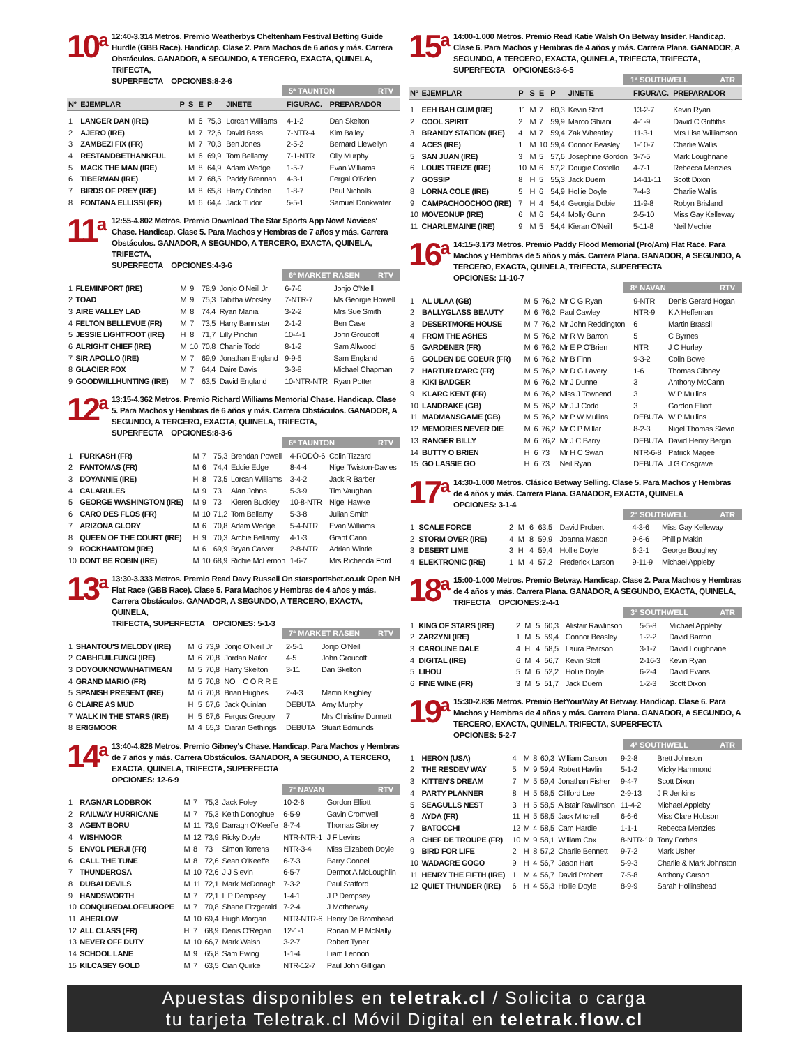10<sup>a</sup>
12:40-3.314 Metros. Premio Weatherbys Cheltenham Festival Betting Guide Hurdle (GBB Race). Handicap. Clase 2. Para Machos de 6 años y más. Carrera Obstáculos. GANADOR, A SEGUNDO, A TERCERO, EXACTA, QUINELA, TRIFECTA,
SUPERFECTA OPCIONES:8-2-6
5ª TAUNTON RTV
| Nº | EJEMPLAR | P | S | E | P | JINETE | FIGURAC. | PREPARADOR |
| --- | --- | --- | --- | --- | --- | --- | --- | --- |
| 1 | LANGER DAN (IRE) | | M | 6 | 75,3 | Lorcan Williams | 4-1-2 | Dan Skelton |
| 2 | AJERO (IRE) | | M | 7 | 72,6 | David Bass | 7-NTR-4 | Kim Bailey |
| 3 | ZAMBEZI FIX (FR) | | M | 7 | 70,3 | Ben Jones | 2-5-2 | Bernard Llewellyn |
| 4 | RESTANDBETHANKFUL | | M | 6 | 69,9 | Tom Bellamy | 7-1-NTR | Olly Murphy |
| 5 | MACK THE MAN (IRE) | | M | 8 | 64,9 | Adam Wedge | 1-5-7 | Evan Williams |
| 6 | TIBERMAN (IRE) | | M | 7 | 68,5 | Paddy Brennan | 4-3-1 | Fergal O'Brien |
| 7 | BIRDS OF PREY (IRE) | | M | 8 | 65,8 | Harry Cobden | 1-8-7 | Paul Nicholls |
| 8 | FONTANA ELLISSI (FR) | | M | 6 | 64,4 | Jack Tudor | 5-5-1 | Samuel Drinkwater |
11<sup>a</sup>
12:55-4.802 Metros. Premio Download The Star Sports App Now! Novices' Chase. Handicap. Clase 5. Para Machos y Hembras de 7 años y más. Carrera Obstáculos. GANADOR, A SEGUNDO, A TERCERO, EXACTA, QUINELA, TRIFECTA,
SUPERFECTA OPCIONES:4-3-6
6ª MARKET RASEN RTV
| 1 | FLEMINPORT (IRE) | | M | 9 | 78,9 | Jonjo O'Neill Jr | 6-7-6 | Jonjo O'Neill |
| 2 | TOAD | | M | 9 | 75,3 | Tabitha Worsley | 7-NTR-7 | Ms Georgie Howell |
| 3 | AIRE VALLEY LAD | | M | 8 | 74,4 | Ryan Mania | 3-2-2 | Mrs Sue Smith |
| 4 | FELTON BELLEVUE (FR) | | M | 7 | 73,5 | Harry Bannister | 2-1-2 | Ben Case |
| 5 | JESSIE LIGHTFOOT (IRE) | | H | 8 | 71,7 | Lilly Pinchin | 10-4-1 | John Groucott |
| 6 | ALRIGHT CHIEF (IRE) | | M | 10 | 70,8 | Charlie Todd | 8-1-2 | Sam Allwood |
| 7 | SIR APOLLO (IRE) | | M | 7 | 69,9 | Jonathan England | 9-9-5 | Sam England |
| 8 | GLACIER FOX | | M | 7 | 64,4 | Daire Davis | 3-3-8 | Michael Chapman |
| 9 | GOODWILLHUNTING (IRE) | | M | 7 | 63,5 | David England | 10-NTR-NTR | Ryan Potter |
12<sup>a</sup>
13:15-4.362 Metros. Premio Richard Williams Memorial Chase. Handicap. Clase 5. Para Machos y Hembras de 6 años y más. Carrera Obstáculos. GANADOR, A SEGUNDO, A TERCERO, EXACTA, QUINELA, TRIFECTA,
SUPERFECTA OPCIONES:8-3-6
6ª TAUNTON RTV
| 1 | FURKASH (FR) | | M | 7 | 75,3 | Brendan Powell | 4-RODÓ-6 | Colin Tizzard |
| 2 | FANTOMAS (FR) | | M | 6 | 74,4 | Eddie Edge | 8-4-4 | Nigel Twiston-Davies |
| 3 | DOYANNIE (IRE) | | H | 8 | 73,5 | Lorcan Williams | 3-4-2 | Jack R Barber |
| 4 | CALARULES | | M | 9 | 73 | Alan Johns | 5-3-9 | Tim Vaughan |
| 5 | GEORGE WASHINGTON (IRE) | | M | 9 | 73 | Kieren Buckley | 10-8-NTR | Nigel Hawke |
| 6 | CARO DES FLOS (FR) | | M | 10 | 71,2 | Tom Bellamy | 5-3-8 | Julian Smith |
| 7 | ARIZONA GLORY | | M | 6 | 70,8 | Adam Wedge | 5-4-NTR | Evan Williams |
| 8 | QUEEN OF THE COURT (IRE) | | H | 9 | 70,3 | Archie Bellamy | 4-1-3 | Grant Cann |
| 9 | ROCKHAMTOM (IRE) | | M | 6 | 69,9 | Bryan Carver | 2-8-NTR | Adrian Wintle |
| 10 | DONT BE ROBIN (IRE) | | M | 10 | 68,9 | Richie McLernon | 1-6-7 | Mrs Richenda Ford |
13<sup>a</sup>
13:30-3.333 Metros. Premio Read Davy Russell On starsportsbet.co.uk Open NH Flat Race (GBB Race). Clase 5. Para Machos y Hembras de 4 años y más. Carrera Obstáculos. GANADOR, A SEGUNDO, A TERCERO, EXACTA, QUINELA,
TRIFECTA, SUPERFECTA OPCIONES: 5-1-3
7ª MARKET RASEN RTV
| 1 | SHANTOU'S MELODY (IRE) | | M | 6 | 73,9 | Jonjo O'Neill Jr | 2-5-1 | Jonjo O'Neill |
| 2 | CABHFUILFUNGI (IRE) | | M | 6 | 70,8 | Jordan Nailor | 4-5 | John Groucott |
| 3 | DOYOUKNOWWHATIMEAN | | M | 5 | 70,8 | Harry Skelton | 3-11 | Dan Skelton |
| 4 | GRAND MARIO (FR) | | M | 5 | 70,8 | NO C O R R E | | |
| 5 | SPANISH PRESENT (IRE) | | M | 6 | 70,8 | Brian Hughes | 2-4-3 | Martin Keighley |
| 6 | CLAIRE AS MUD | | H | 5 | 67,6 | Jack Quinlan | DEBUTA | Amy Murphy |
| 7 | WALK IN THE STARS (IRE) | | H | 5 | 67,6 | Fergus Gregory | 7 | Mrs Christine Dunnett |
| 8 | ERIGMOOR | | M | 4 | 65,3 | Ciaran Gethings | DEBUTA | Stuart Edmunds |
14<sup>a</sup>
13:40-4.828 Metros. Premio Gibney's Chase. Handicap. Para Machos y Hembras de 7 años y más. Carrera Obstáculos. GANADOR, A SEGUNDO, A TERCERO, EXACTA, QUINELA, TRIFECTA, SUPERFECTA
OPCIONES: 12-6-9
7ª NAVAN RTV
| 1 | RAGNAR LODBROK | | M | 7 | 75,3 | Jack Foley | 10-2-6 | Gordon Elliott |
| 2 | RAILWAY HURRICANE | | M | 7 | 75,3 | Keith Donoghue | 6-5-9 | Gavin Cromwell |
| 3 | AGENT BORU | | M | 11 | 73,9 | Darragh O'Keeffe | 8-7-4 | Thomas Gibney |
| 4 | WISHMOOR | | M | 12 | 73,9 | Ricky Doyle | NTR-NTR-1 | J F Levins |
| 5 | ENVOL PIERJI (FR) | | M | 8 | 73 | Simon Torrens | NTR-3-4 | Miss Elizabeth Doyle |
| 6 | CALL THE TUNE | | M | 8 | 72,6 | Sean O'Keeffe | 6-7-3 | Barry Connell |
| 7 | THUNDEROSA | | M | 10 | 72,6 | J J Slevin | 6-5-7 | Dermot A McLoughlin |
| 8 | DUBAI DEVILS | | M | 11 | 72,1 | Mark McDonagh | 7-3-2 | Paul Stafford |
| 9 | HANDSWORTH | | M | 7 | 72,1 | L P Dempsey | 1-4-1 | J P Dempsey |
| 10 | CONQUREDALOFEUROPE | | M | 7 | 70,8 | Shane Fitzgerald | 7-2-4 | J Motherway |
| 11 | AHERLOW | | M | 10 | 69,4 | Hugh Morgan | NTR-NTR-6 | Henry De Bromhead |
| 12 | ALL CLASS (FR) | | H | 7 | 68,9 | Denis O'Regan | 12-1-1 | Ronan M P McNally |
| 13 | NEVER OFF DUTY | | M | 10 | 66,7 | Mark Walsh | 3-2-7 | Robert Tyner |
| 14 | SCHOOL LANE | | M | 9 | 65,8 | Sam Ewing | 1-1-4 | Liam Lennon |
| 15 | KILCASEY GOLD | | M | 7 | 63,5 | Cian Quirke | NTR-12-7 | Paul John Gilligan |
15<sup>a</sup>
14:00-1.000 Metros. Premio Read Katie Walsh On Betway Insider. Handicap. Clase 6. Para Machos y Hembras de 4 años y más. Carrera Plana. GANADOR, A SEGUNDO, A TERCERO, EXACTA, QUINELA, TRIFECTA, TRIFECTA,
SUPERFECTA OPCIONES:3-6-5
1ª SOUTHWELL ATR
| Nº | EJEMPLAR | P | S | E | P | JINETE | FIGURAC. | PREPARADOR |
| --- | --- | --- | --- | --- | --- | --- | --- | --- |
| 1 | EEH BAH GUM (IRE) | 11 | M | 7 | 60,3 | Kevin Stott | 13-2-7 | Kevin Ryan |
| 2 | COOL SPIRIT | 2 | M | 7 | 59,9 | Marco Ghiani | 4-1-9 | David C Griffiths |
| 3 | BRANDY STATION (IRE) | 4 | M | 7 | 59,4 | Zak Wheatley | 11-3-1 | Mrs Lisa Williamson |
| 4 | ACES (IRE) | 1 | M | 10 | 59,4 | Connor Beasley | 1-10-7 | Charlie Wallis |
| 5 | SAN JUAN (IRE) | 3 | M | 5 | 57,6 | Josephine Gordon | 3-7-5 | Mark Loughnane |
| 6 | LOUIS TREIZE (IRE) | 10 | M | 6 | 57,2 | Dougie Costello | 4-7-1 | Rebecca Menzies |
| 7 | GOSSIP | 8 | H | 5 | 55,3 | Jack Duern | 14-11-11 | Scott Dixon |
| 8 | LORNA COLE (IRE) | 5 | H | 6 | 54,9 | Hollie Doyle | 7-4-3 | Charlie Wallis |
| 9 | CAMPACHOOCHOO (IRE) | 7 | H | 4 | 54,4 | Georgia Dobie | 11-9-8 | Robyn Brisland |
| 10 | MOVEONUP (IRE) | 6 | M | 6 | 54,4 | Molly Gunn | 2-5-10 | Miss Gay Kelleway |
| 11 | CHARLEMAINE (IRE) | 9 | M | 5 | 54,4 | Kieran O'Neill | 5-11-8 | Neil Mechie |
16<sup>a</sup>
14:15-3.173 Metros. Premio Paddy Flood Memorial (Pro/Am) Flat Race. Para Machos y Hembras de 5 años y más. Carrera Plana. GANADOR, A SEGUNDO, A TERCERO, EXACTA, QUINELA, TRIFECTA, SUPERFECTA
OPCIONES: 11-10-7
8ª NAVAN RTV
| 1 | AL ULAA (GB) | | M | 5 | 76,2 | Mr C G Ryan | 9-NTR | Denis Gerard Hogan |
| 2 | BALLYGLASS BEAUTY | | M | 6 | 76,2 | Paul Cawley | NTR-9 | K A Heffernan |
| 3 | DESERTMORE HOUSE | | M | 7 | 76,2 | Mr John Reddington | 6 | Martin Brassil |
| 4 | FROM THE ASHES | | M | 5 | 76,2 | Mr R W Barron | 5 | C Byrnes |
| 5 | GARDENER (FR) | | M | 6 | 76,2 | Mr E P O'Brien | NTR | J C Hurley |
| 6 | GOLDEN DE COEUR (FR) | | M | 6 | 76,2 | Mr B Finn | 9-3-2 | Colin Bowe |
| 7 | HARTUR D'ARC (FR) | | M | 5 | 76,2 | Mr D G Lavery | 1-6 | Thomas Gibney |
| 8 | KIKI BADGER | | M | 6 | 76,2 | Mr J Dunne | 3 | Anthony McCann |
| 9 | KLARC KENT (FR) | | M | 6 | 76,2 | Miss J Townend | 3 | W P Mullins |
| 10 | LANDRAKE (GB) | | M | 5 | 76,2 | Mr J J Codd | 3 | Gordon Elliott |
| 11 | MADMANSGAME (GB) | | M | 5 | 76,2 | Mr P W Mullins | DEBUTA | W P Mullins |
| 12 | MEMORIES NEVER DIE | | M | 6 | 76,2 | Mr C P Millar | 8-2-3 | Nigel Thomas Slevin |
| 13 | RANGER BILLY | | M | 6 | 76,2 | Mr J C Barry | DEBUTA | David Henry Bergin |
| 14 | BUTTY O BRIEN | | H | 6 | 73 | Mr H C Swan | NTR-6-8 | Patrick Magee |
| 15 | GO LASSIE GO | | H | 6 | 73 | Neil Ryan | DEBUTA | J G Cosgrave |
17<sup>a</sup>
14:30-1.000 Metros. Clásico Betway Selling. Clase 5. Para Machos y Hembras de 4 años y más. Carrera Plana. GANADOR, EXACTA, QUINELA
OPCIONES: 3-1-4
2ª SOUTHWELL ATR
| 1 | SCALE FORCE | 2 | M | 6 | 63,5 | David Probert | 4-3-6 | Miss Gay Kelleway |
| 2 | STORM OVER (IRE) | 4 | M | 8 | 59,9 | Joanna Mason | 9-6-6 | Phillip Makin |
| 3 | DESERT LIME | 3 | H | 4 | 59,4 | Hollie Doyle | 6-2-1 | George Boughey |
| 4 | ELEKTRONIC (IRE) | 1 | M | 4 | 57,2 | Frederick Larson | 9-11-9 | Michael Appleby |
18<sup>a</sup>
15:00-1.000 Metros. Premio Betway. Handicap. Clase 2. Para Machos y Hembras de 4 años y más. Carrera Plana. GANADOR, A SEGUNDO, EXACTA, QUINELA, TRIFECTA OPCIONES:2-4-1
3ª SOUTHWELL ATR
| 1 | KING OF STARS (IRE) | 2 | M | 5 | 60,3 | Alistair Rawlinson | 5-5-8 | Michael Appleby |
| 2 | ZARZYNI (IRE) | 1 | M | 5 | 59,4 | Connor Beasley | 1-2-2 | David Barron |
| 3 | CAROLINE DALE | 4 | H | 4 | 58,5 | Laura Pearson | 3-1-7 | David Loughnane |
| 4 | DIGITAL (IRE) | 6 | M | 4 | 56,7 | Kevin Stott | 2-16-3 | Kevin Ryan |
| 5 | LIHOU | 5 | M | 6 | 52,2 | Hollie Doyle | 6-2-4 | David Evans |
| 6 | FINE WINE (FR) | 3 | M | 5 | 51,7 | Jack Duern | 1-2-3 | Scott Dixon |
19<sup>a</sup>
15:30-2.836 Metros. Premio BetYourWay At Betway. Handicap. Clase 6. Para Machos y Hembras de 4 años y más. Carrera Plana. GANADOR, A SEGUNDO, A TERCERO, EXACTA, QUINELA, TRIFECTA, SUPERFECTA
OPCIONES: 5-2-7
4ª SOUTHWELL ATR
| 1 | HERON (USA) | 4 | M | 8 | 60,3 | William Carson | 9-2-8 | Brett Johnson |
| 2 | THE RESDEV WAY | 5 | M | 9 | 59,4 | Robert Havlin | 5-1-2 | Micky Hammond |
| 3 | KITTEN'S DREAM | 7 | M | 5 | 59,4 | Jonathan Fisher | 9-4-7 | Scott Dixon |
| 4 | PARTY PLANNER | 8 | H | 5 | 58,5 | Clifford Lee | 2-9-13 | J R Jenkins |
| 5 | SEAGULLS NEST | 3 | H | 5 | 58,5 | Alistair Rawlinson | 11-4-2 | Michael Appleby |
| 6 | AYDA (FR) | 11 | H | 5 | 58,5 | Jack Mitchell | 6-6-6 | Miss Clare Hobson |
| 7 | BATOCCHI | 12 | M | 4 | 58,5 | Cam Hardie | 1-1-1 | Rebecca Menzies |
| 8 | CHEF DE TROUPE (FR) | 10 | M | 9 | 58,1 | William Cox | 8-NTR-10 | Tony Forbes |
| 9 | BIRD FOR LIFE | 2 | H | 8 | 57,2 | Charlie Bennett | 9-7-2 | Mark Usher |
| 10 | WADACRE GOGO | 9 | H | 4 | 56,7 | Jason Hart | 5-9-3 | Charlie & Mark Johnston |
| 11 | HENRY THE FIFTH (IRE) | 1 | M | 4 | 56,7 | David Probert | 7-5-8 | Anthony Carson |
| 12 | QUIET THUNDER (IRE) | 6 | H | 4 | 55,3 | Hollie Doyle | 8-9-9 | Sarah Hollinshead |
Apuestas disponibles en teletrak.cl / Solicita o carga
tu tarjeta Teletrak.cl Móvil Digital en teletrak.flow.cl